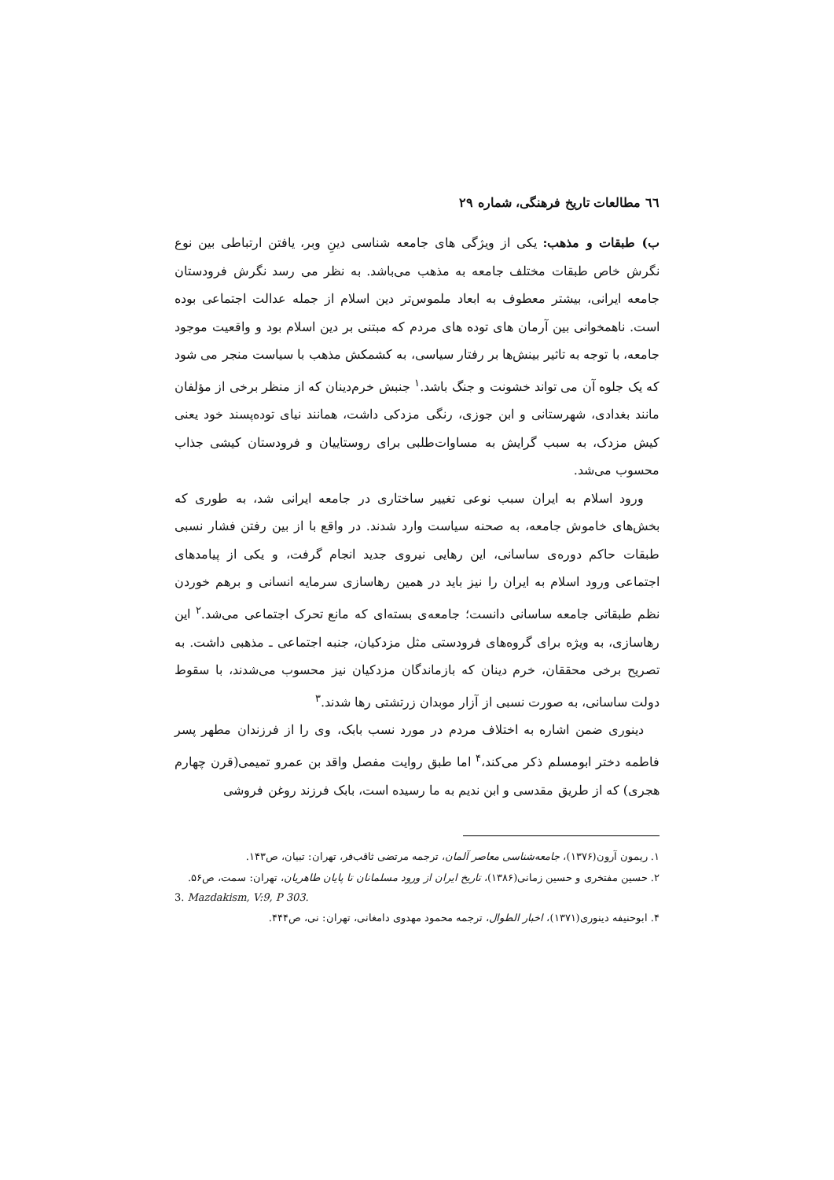٦٦ مطالعات تاریخ فرهنگی، شماره ۲۹
ب) طبقات و مذهب: یکی از ویژگی های جامعه شناسی دینِ وبر، یافتن ارتباطی بین نوع نگرش خاص طبقات مختلف جامعه به مذهب می‌باشد. به نظر می رسد نگرش فرودستان جامعه ایرانی، بیشتر معطوف به ابعاد ملموس‌تر دین اسلام از جمله عدالت اجتماعی بوده است. ناهمخوانی بین آرمان های توده های مردم که مبتنی بر دین اسلام بود و واقعیت موجود جامعه، با توجه به تاثیر بینش‌ها بر رفتار سیاسی، به کشمکش مذهب با سیاست منجر می شود که یک جلوه آن می تواند خشونت و جنگ باشد.<sup>۱</sup> جنبش خرم‌دینان که از منظر برخی از مؤلفان مانند بغدادی، شهرستانی و ابن جوزی، رنگی مزدکی داشت، همانند نیای توده‌پسند خود یعنی کیش مزدک، به سبب گرایش به مساوات‌طلبی برای روستاییان و فرودستان کیشی جذاب محسوب می‌شد.
ورود اسلام به ایران سبب نوعی تغییر ساختاری در جامعه ایرانی شد، به طوری که بخش‌های خاموش جامعه، به صحنه سیاست وارد شدند. در واقع با از بین رفتن فشار نسبی طبقات حاکم دوره‌ی ساسانی، این رهایی نیروی جدید انجام گرفت، و یکی از پیامدهای اجتماعی ورود اسلام به ایران را نیز باید در همین رهاسازی سرمایه انسانی و برهم خوردن نظم طبقاتی جامعه ساسانی دانست؛ جامعه‌ی بسته‌ای که مانع تحرک اجتماعی می‌شد.<sup>۲</sup> این رهاسازی، به ویژه برای گروه‌های فرودستی مثل مزدکیان، جنبه اجتماعی ـ مذهبی داشت. به تصریح برخی محققان، خرم دینان که بازماندگان مزدکیان نیز محسوب می‌شدند، با سقوط دولت ساسانی، به صورت نسبی از آزار موبدان زرتشتی رها شدند.<sup>۳</sup>
دینوری ضمن اشاره به اختلاف مردم در مورد نسب بابک، وی را از فرزندان مطهر پسر فاطمه دختر ابومسلم ذکر می‌کند،<sup>۴</sup> اما طبق روایت مفصل واقد بن عمرو تمیمی(قرن چهارم هجری) که از طریق مقدسی و ابن ندیم به ما رسیده است، بابک فرزند روغن فروشی
۱. ریمون آرون(۱۳۷۶)، جامعه‌شناسی معاصر آلمان، ترجمه مرتضی ثاقب‌فر، تهران: تبیان، ص۱۴۳.
۲. حسین مفتخری و حسین زمانی(۱۳۸۶)، تاریخ ایران از ورود مسلمانان تا پایان طاهریان، تهران: سمت، ص۵۶.
3. Mazdakism, V:9, P 303.
۴. ابوحنیفه دینوری(۱۳۷۱)، اخبار الطوال، ترجمه محمود مهدوی دامغانی، تهران: نی، ص۴۴۴.